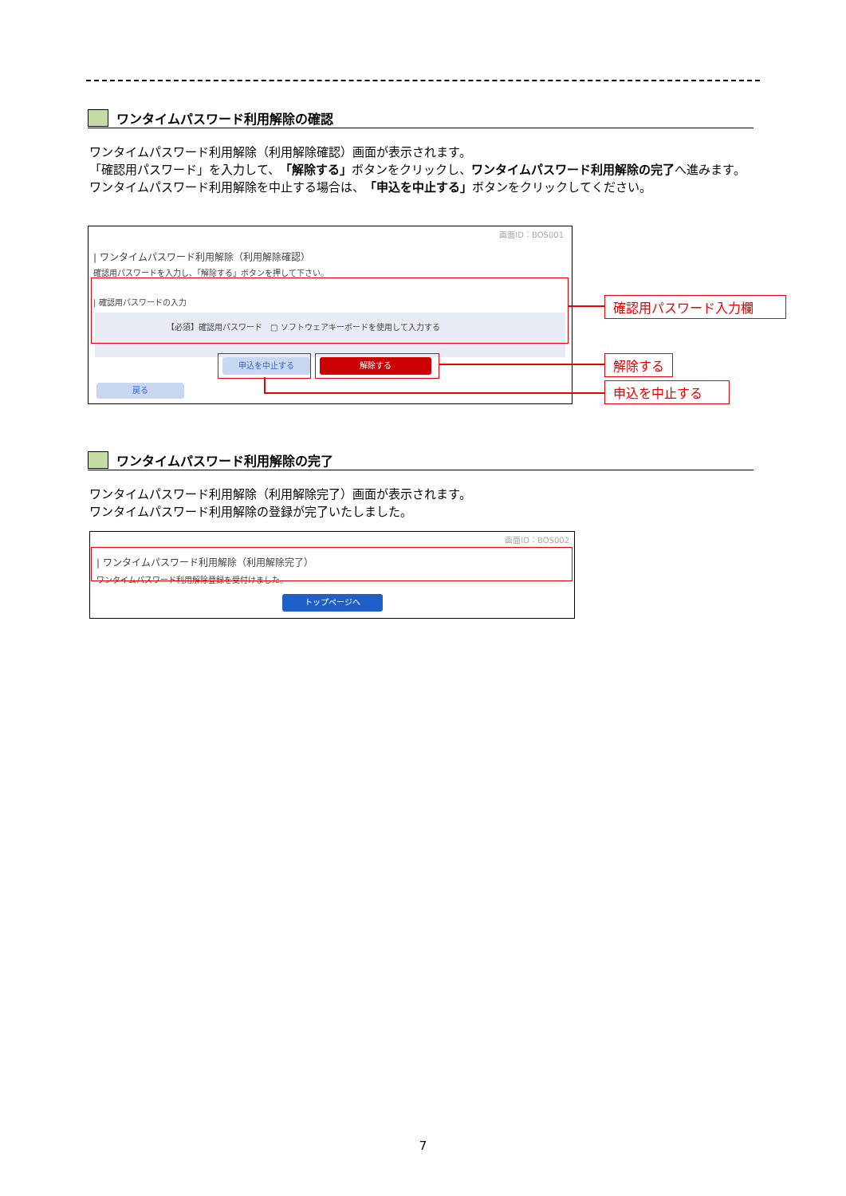ワンタイムパスワード利用解除の確認
ワンタイムパスワード利用解除（利用解除確認）画面が表示されます。
「確認用パスワード」を入力して、「解除する」ボタンをクリックし、ワンタイムパスワード利用解除の完了へ進みます。
ワンタイムパスワード利用解除を中止する場合は、「申込を中止する」ボタンをクリックしてください。
画面ID：BOS001
| ワンタイムパスワード利用解除（利用解除確認）
確認用パスワードを入力し、「解除する」ボタンを押して下さい。
| 確認用パスワードの入力
【必須】確認用パスワード　□ ソフトウェアキーボードを使用して入力する
申込を中止する 解除する
戻る
確認用パスワード入力欄
解除する
申込を中止する
ワンタイムパスワード利用解除の完了
ワンタイムパスワード利用解除（利用解除完了）画面が表示されます。
ワンタイムパスワード利用解除の登録が完了いたしました。
画面ID：BOS002
| ワンタイムパスワード利用解除（利用解除完了）
ワンタイムパスワード利用解除登録を受付けました。
トップページへ
7